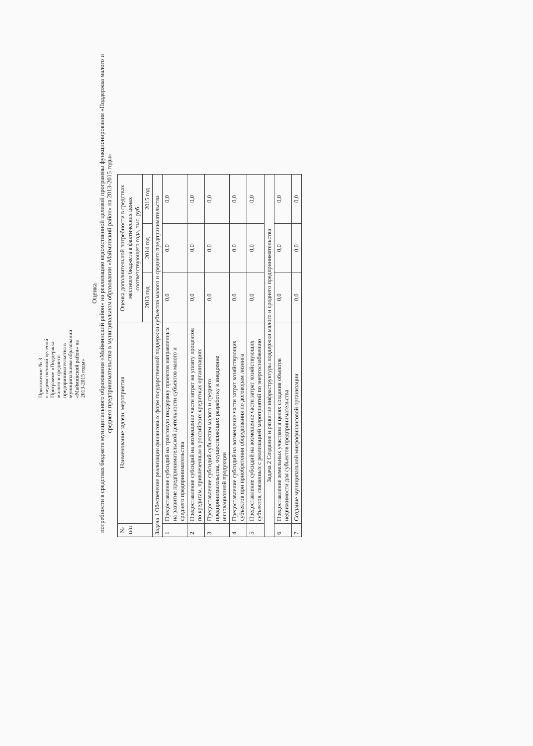Приложение № 3
к ведомственной целевой Программе «Поддержка малого и среднего предпринимательства в муниципальном образовании «Майминский район» на 2013-2015 годы»
Оценка
потребности в средствах бюджета муниципального образования «Майминский район» на реализацию ведомственной целевой программы функционирования «Поддержка малого и среднего предпринимательства в муниципальном образовании «Майминский район» на 2013-2015 годы»
| № п/п | Наименование задачи, мероприятия | Оценка дополнительной потребности в средствах местного бюджета в фактических ценах соответствующего года, тыс. руб. | | |
| --- | --- | --- | --- | --- |
| | | 2013 год | 2014 год | 2015 год |
| Задача 1 Обеспечение реализации финансовых форм государственной поддержки субъектов малого и среднего предпринимательства | | | | |
| 1 | Предоставление субсидий на грантовую поддержку проектов направленных на развитие предпринимательской деятельности субъектов малого и среднего предпринимательства | 0,0 | 0,0 | 0,0 |
| 2 | Предоставление субсидий на возмещение части затрат на уплату процентов по кредитам, привлеченным в российских кредитных организациях | 0,0 | 0,0 | 0,0 |
| 3 | Предоставление субсидий субъектам малого и среднего предпринимательства, осуществляющих разработку и внедрение инновационной продукции | 0,0 | 0,0 | 0,0 |
| 4 | Предоставление субсидий на возмещение части затрат хозяйствующих субъектов при приобретении оборудования по договорам лизинга | 0,0 | 0,0 | 0,0 |
| 5 | Предоставление субсидий на возмещение части затрат хозяйствующих субъектов, связанных с реализацией мероприятий по энергоснабжению | 0,0 | 0,0 | 0,0 |
| Задача 2 Создание и развитие инфраструктуры поддержки малого и среднего предпринимательства | | | | |
| 6 | Предоставление земельных участков в целях создания объектов недвижимости для субъектов предпринимательства | 0,0 | 0,0 | 0,0 |
| 7 | Создание муниципальной микрофинансовой организации | 0,0 | 0,0 | 0,0 |